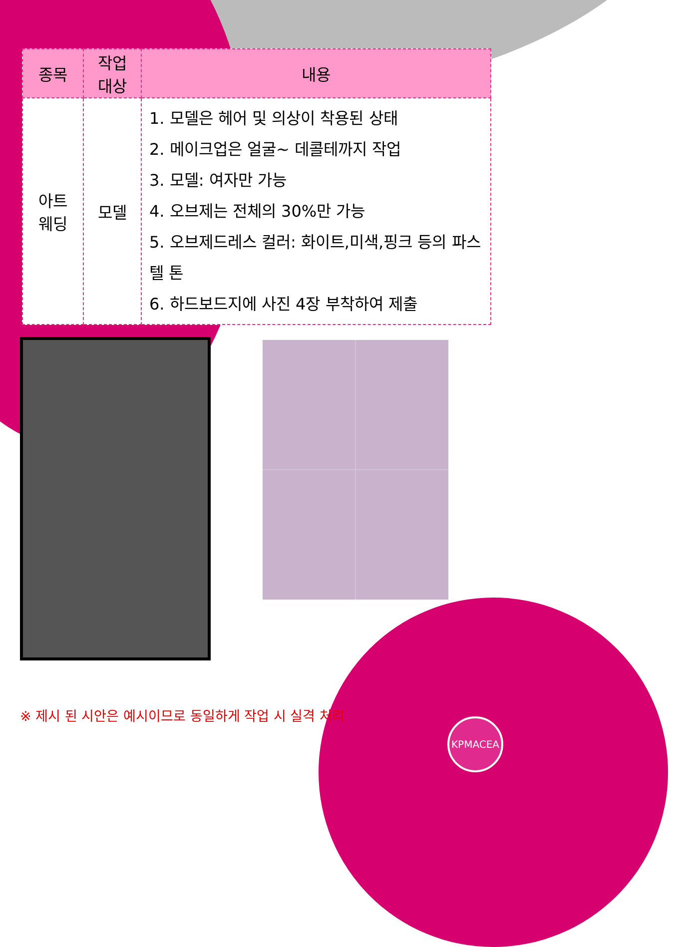| 종목 | 작업 대상 | 내용 |
| --- | --- | --- |
| 아트 웨딩 | 모델 | 1. 모델은 헤어 및 의상이 착용된 상태 2. 메이크업은 얼굴~ 데콜테까지 작업 3. 모델: 여자만 가능 4. 오브제는 전체의 30%만 가능 5. 오브제드레스 컬러: 화이트,미색,핑크 등의 파스텔 톤 6. 하드보드지에 사진 4장 부착하여 제출 |
※ 제시 된 시안은 예시이므로 동일하게 작업 시 실격 처리
KPMACEA